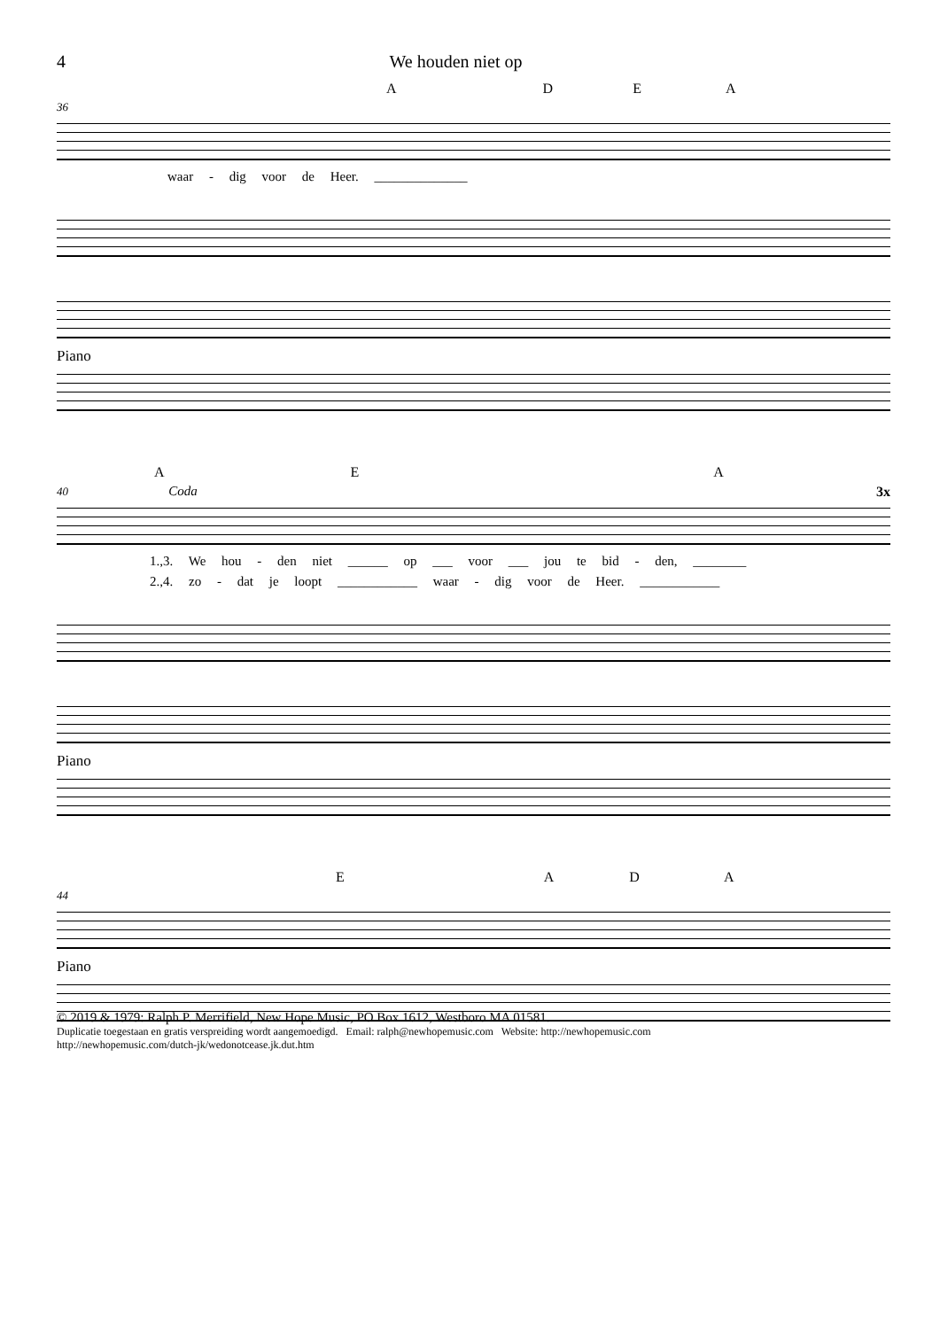4 We houden niet op
ADEA
36
waar - dig voor de Heer. ______________
Piano
AEA
40 Coda 3x
1.,3. We hou - den niet ______ op ___ voor ___ jou te bid - den, ________
2.,4. zo - dat je loopt ____________ waar - dig voor de Heer. ____________
Piano
EADA
44
Piano
© 2019 & 1979: Ralph P. Merrifield, New Hope Music, PO Box 1612, Westboro MA 01581.
Duplicatie toegestaan en gratis verspreiding wordt aangemoedigd. Email: ralph@newhopemusic.com Website: http://newhopemusic.com
http://newhopemusic.com/dutch-jk/wedonotcease.jk.dut.htm